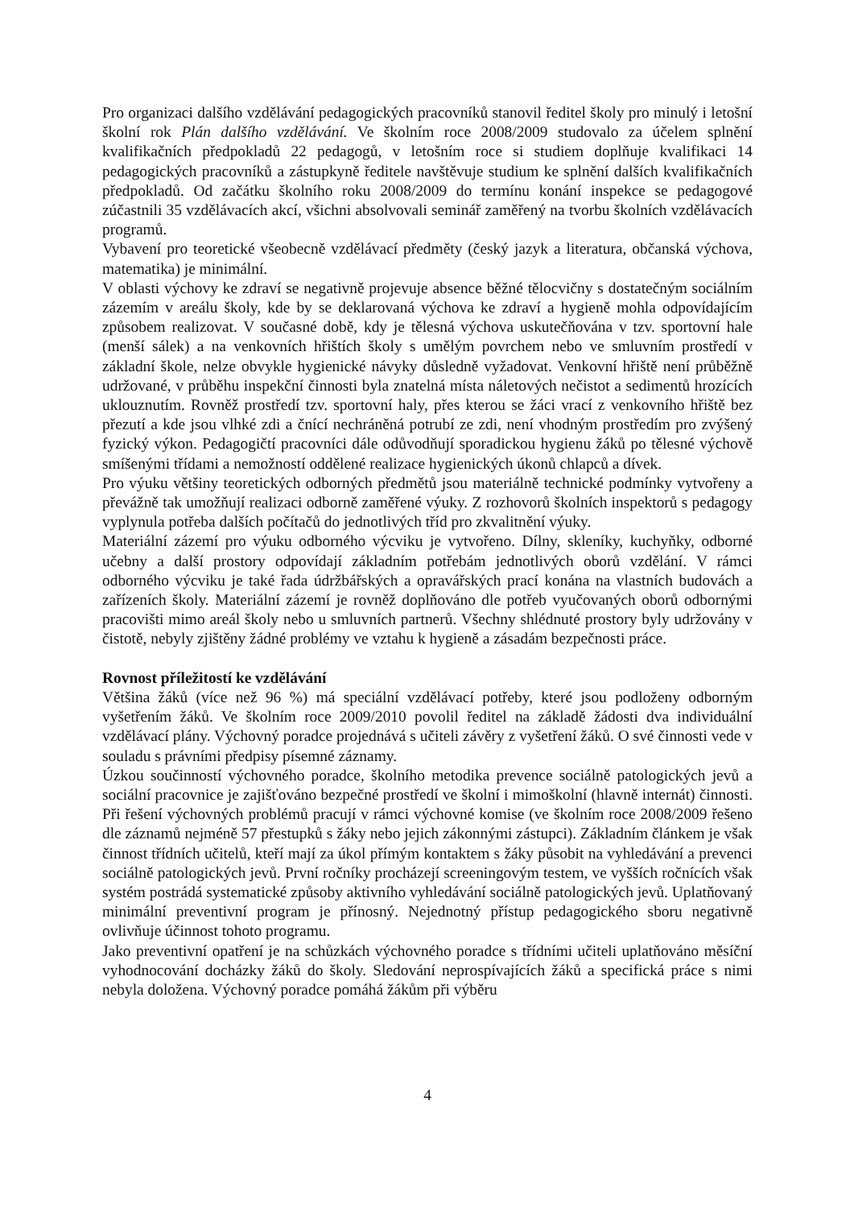Pro organizaci dalšího vzdělávání pedagogických pracovníků stanovil ředitel školy pro minulý i letošní školní rok Plán dalšího vzdělávání. Ve školním roce 2008/2009 studovalo za účelem splnění kvalifikačních předpokladů 22 pedagogů, v letošním roce si studiem doplňuje kvalifikaci 14 pedagogických pracovníků a zástupkyně ředitele navštěvuje studium ke splnění dalších kvalifikačních předpokladů. Od začátku školního roku 2008/2009 do termínu konání inspekce se pedagogové zúčastnili 35 vzdělávacích akcí, všichni absolvovali seminář zaměřený na tvorbu školních vzdělávacích programů.
Vybavení pro teoretické všeobecně vzdělávací předměty (český jazyk a literatura, občanská výchova, matematika) je minimální.
V oblasti výchovy ke zdraví se negativně projevuje absence běžné tělocvičny s dostatečným sociálním zázemím v areálu školy, kde by se deklarovaná výchova ke zdraví a hygieně mohla odpovídajícím způsobem realizovat. V současné době, kdy je tělesná výchova uskutečňována v tzv. sportovní hale (menší sálek) a na venkovních hřištích školy s umělým povrchem nebo ve smluvním prostředí v základní škole, nelze obvykle hygienické návyky důsledně vyžadovat. Venkovní hřiště není průběžně udržované, v průběhu inspekční činnosti byla znatelná místa náletových nečistot a sedimentů hrozících uklouznutím. Rovněž prostředí tzv. sportovní haly, přes kterou se žáci vrací z venkovního hřiště bez přezutí a kde jsou vlhké zdi a čnící nechráněná potrubí ze zdi, není vhodným prostředím pro zvýšený fyzický výkon. Pedagogičtí pracovníci dále odůvodňují sporadickou hygienu žáků po tělesné výchově smíšenými třídami a nemožností oddělené realizace hygienických úkonů chlapců a dívek.
Pro výuku většiny teoretických odborných předmětů jsou materiálně technické podmínky vytvořeny a převážně tak umožňují realizaci odborně zaměřené výuky. Z rozhovorů školních inspektorů s pedagogy vyplynula potřeba dalších počítačů do jednotlivých tříd pro zkvalitnění výuky.
Materiální zázemí pro výuku odborného výcviku je vytvořeno. Dílny, skleníky, kuchyňky, odborné učebny a další prostory odpovídají základním potřebám jednotlivých oborů vzdělání. V rámci odborného výcviku je také řada údržbářských a opravářských prací konána na vlastních budovách a zařízeních školy. Materiální zázemí je rovněž doplňováno dle potřeb vyučovaných oborů odbornými pracovišti mimo areál školy nebo u smluvních partnerů. Všechny shlédnuté prostory byly udržovány v čistotě, nebyly zjištěny žádné problémy ve vztahu k hygieně a zásadám bezpečnosti práce.
Rovnost příležitostí ke vzdělávání
Většina žáků (více než 96 %) má speciální vzdělávací potřeby, které jsou podloženy odborným vyšetřením žáků. Ve školním roce 2009/2010 povolil ředitel na základě žádosti dva individuální vzdělávací plány. Výchovný poradce projednává s učiteli závěry z vyšetření žáků. O své činnosti vede v souladu s právními předpisy písemné záznamy.
Úzkou součinností výchovného poradce, školního metodika prevence sociálně patologických jevů a sociální pracovnice je zajišťováno bezpečné prostředí ve školní i mimoškolní (hlavně internát) činnosti. Při řešení výchovných problémů pracují v rámci výchovné komise (ve školním roce 2008/2009 řešeno dle záznamů nejméně 57 přestupků s žáky nebo jejich zákonnými zástupci). Základním článkem je však činnost třídních učitelů, kteří mají za úkol přímým kontaktem s žáky působit na vyhledávání a prevenci sociálně patologických jevů. První ročníky procházejí screeningovým testem, ve vyšších ročnících však systém postrádá systematické způsoby aktivního vyhledávání sociálně patologických jevů. Uplatňovaný minimální preventivní program je přínosný. Nejednotný přístup pedagogického sboru negativně ovlivňuje účinnost tohoto programu.
Jako preventivní opatření je na schůzkách výchovného poradce s třídními učiteli uplatňováno měsíční vyhodnocování docházky žáků do školy. Sledování neprospívajících žáků a specifická práce s nimi nebyla doložena. Výchovný poradce pomáhá žákům při výběru
4